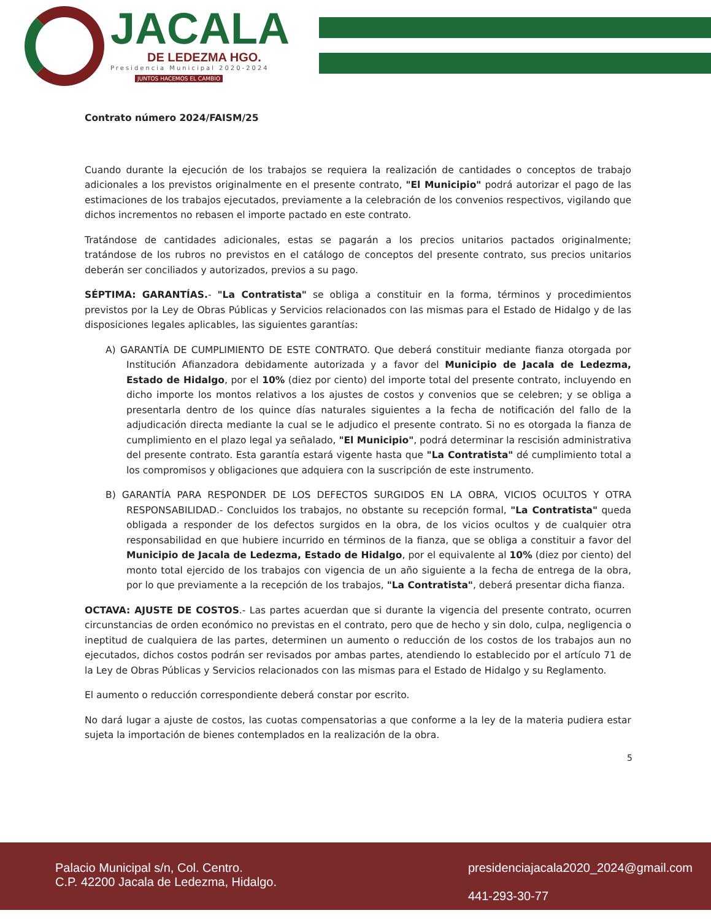JACALA
DE LEDEZMA HGO.
Presidencia Municipal 2020-2024
JUNTOS HACEMOS EL CAMBIO
Contrato número 2024/FAISM/25
Cuando durante la ejecución de los trabajos se requiera la realización de cantidades o conceptos de trabajo adicionales a los previstos originalmente en el presente contrato, "El Municipio" podrá autorizar el pago de las estimaciones de los trabajos ejecutados, previamente a la celebración de los convenios respectivos, vigilando que dichos incrementos no rebasen el importe pactado en este contrato.
Tratándose de cantidades adicionales, estas se pagarán a los precios unitarios pactados originalmente; tratándose de los rubros no previstos en el catálogo de conceptos del presente contrato, sus precios unitarios deberán ser conciliados y autorizados, previos a su pago.
SÉPTIMA: GARANTÍAS.- "La Contratista" se obliga a constituir en la forma, términos y procedimientos previstos por la Ley de Obras Públicas y Servicios relacionados con las mismas para el Estado de Hidalgo y de las disposiciones legales aplicables, las siguientes garantías:
A) GARANTÍA DE CUMPLIMIENTO DE ESTE CONTRATO. Que deberá constituir mediante fianza otorgada por Institución Afianzadora debidamente autorizada y a favor del Municipio de Jacala de Ledezma, Estado de Hidalgo, por el 10% (diez por ciento) del importe total del presente contrato, incluyendo en dicho importe los montos relativos a los ajustes de costos y convenios que se celebren; y se obliga a presentarla dentro de los quince días naturales siguientes a la fecha de notificación del fallo de la adjudicación directa mediante la cual se le adjudico el presente contrato. Si no es otorgada la fianza de cumplimiento en el plazo legal ya señalado, "El Municipio", podrá determinar la rescisión administrativa del presente contrato. Esta garantía estará vigente hasta que "La Contratista" dé cumplimiento total a los compromisos y obligaciones que adquiera con la suscripción de este instrumento.
B) GARANTÍA PARA RESPONDER DE LOS DEFECTOS SURGIDOS EN LA OBRA, VICIOS OCULTOS Y OTRA RESPONSABILIDAD.- Concluidos los trabajos, no obstante su recepción formal, "La Contratista" queda obligada a responder de los defectos surgidos en la obra, de los vicios ocultos y de cualquier otra responsabilidad en que hubiere incurrido en términos de la fianza, que se obliga a constituir a favor del Municipio de Jacala de Ledezma, Estado de Hidalgo, por el equivalente al 10% (diez por ciento) del monto total ejercido de los trabajos con vigencia de un año siguiente a la fecha de entrega de la obra, por lo que previamente a la recepción de los trabajos, "La Contratista", deberá presentar dicha fianza.
OCTAVA: AJUSTE DE COSTOS.- Las partes acuerdan que si durante la vigencia del presente contrato, ocurren circunstancias de orden económico no previstas en el contrato, pero que de hecho y sin dolo, culpa, negligencia o ineptitud de cualquiera de las partes, determinen un aumento o reducción de los costos de los trabajos aun no ejecutados, dichos costos podrán ser revisados por ambas partes, atendiendo lo establecido por el artículo 71 de la Ley de Obras Públicas y Servicios relacionados con las mismas para el Estado de Hidalgo y su Reglamento.
El aumento o reducción correspondiente deberá constar por escrito.
No dará lugar a ajuste de costos, las cuotas compensatorias a que conforme a la ley de la materia pudiera estar sujeta la importación de bienes contemplados en la realización de la obra.
5
Palacio Municipal s/n, Col. Centro.
C.P. 42200 Jacala de Ledezma, Hidalgo.
presidenciajacala2020_2024@gmail.com
441-293-30-77